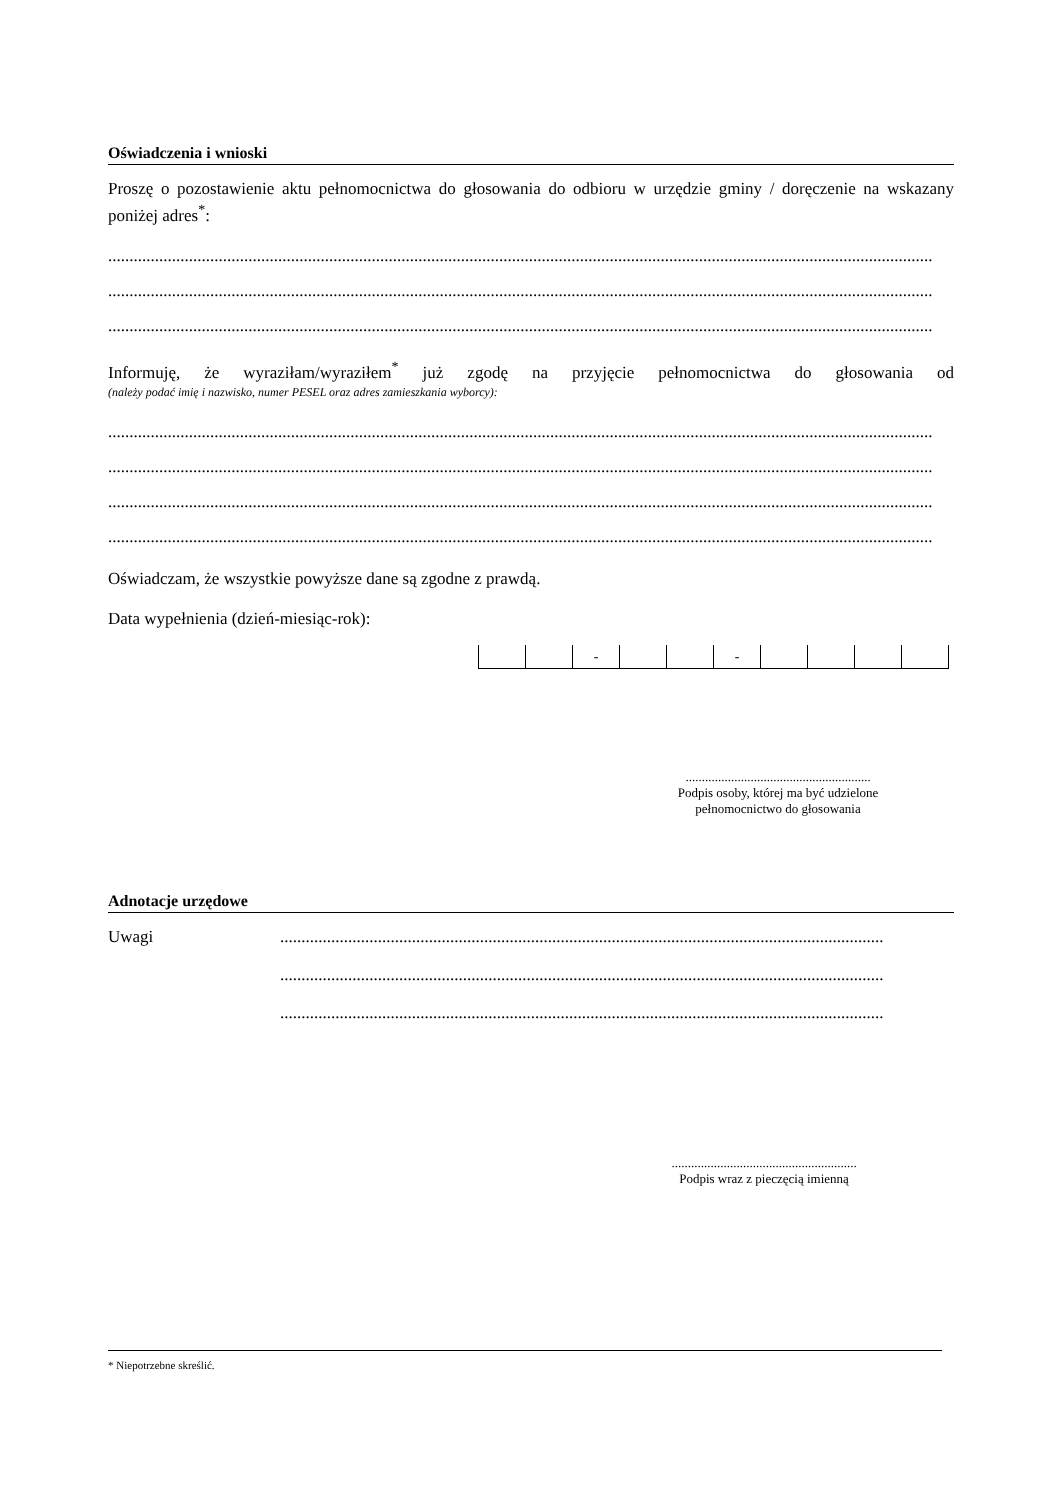Oświadczenia i wnioski
Proszę o pozostawienie aktu pełnomocnictwa do głosowania do odbioru w urzędzie gminy / doręczenie na wskazany poniżej adres<sup>*</sup>:
..................................................................................................................................................................................................
..................................................................................................................................................................................................
..................................................................................................................................................................................................
Informuję, że wyraziłam/wyraziłem<sup>*</sup> już zgodę na przyjęcie pełnomocnictwa do głosowania od
(należy podać imię i nazwisko, numer PESEL oraz adres zamieszkania wyborcy):
..................................................................................................................................................................................................
..................................................................................................................................................................................................
..................................................................................................................................................................................................
..................................................................................................................................................................................................
Oświadczam, że wszystkie powyższe dane są zgodne z prawdą.
Data wypełnienia (dzień-miesiąc-rok):
- -
.........................................................
Podpis osoby, której ma być udzielone
pełnomocnictwo do głosowania
Adnotacje urzędowe
Uwagi
..............................................................................................................................................
..............................................................................................................................................
..............................................................................................................................................
.........................................................
Podpis wraz z pieczęcią imienną
* Niepotrzebne skreślić.